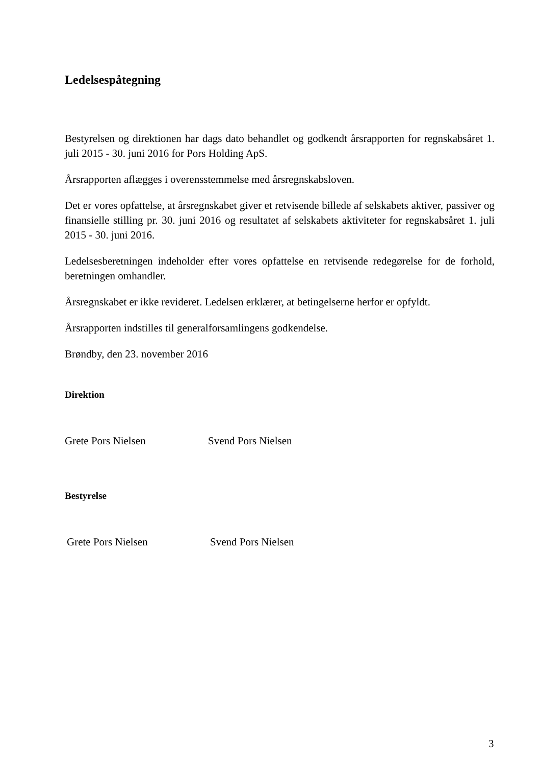Ledelsespåtegning
Bestyrelsen og direktionen har dags dato behandlet og godkendt årsrapporten for regnskabsåret 1. juli 2015 - 30. juni 2016 for Pors Holding ApS.
Årsrapporten aflægges i overensstemmelse med årsregnskabsloven.
Det er vores opfattelse, at årsregnskabet giver et retvisende billede af selskabets aktiver, passiver og finansielle stilling pr. 30. juni 2016 og resultatet af selskabets aktiviteter for regnskabsåret 1. juli 2015 - 30. juni 2016.
Ledelsesberetningen indeholder efter vores opfattelse en retvisende redegørelse for de forhold, beretningen omhandler.
Årsregnskabet er ikke revideret. Ledelsen erklærer, at betingelserne herfor er opfyldt.
Årsrapporten indstilles til generalforsamlingens godkendelse.
Brøndby, den 23. november 2016
Direktion
Grete Pors Nielsen Svend Pors Nielsen
Bestyrelse
Grete Pors Nielsen Svend Pors Nielsen
3